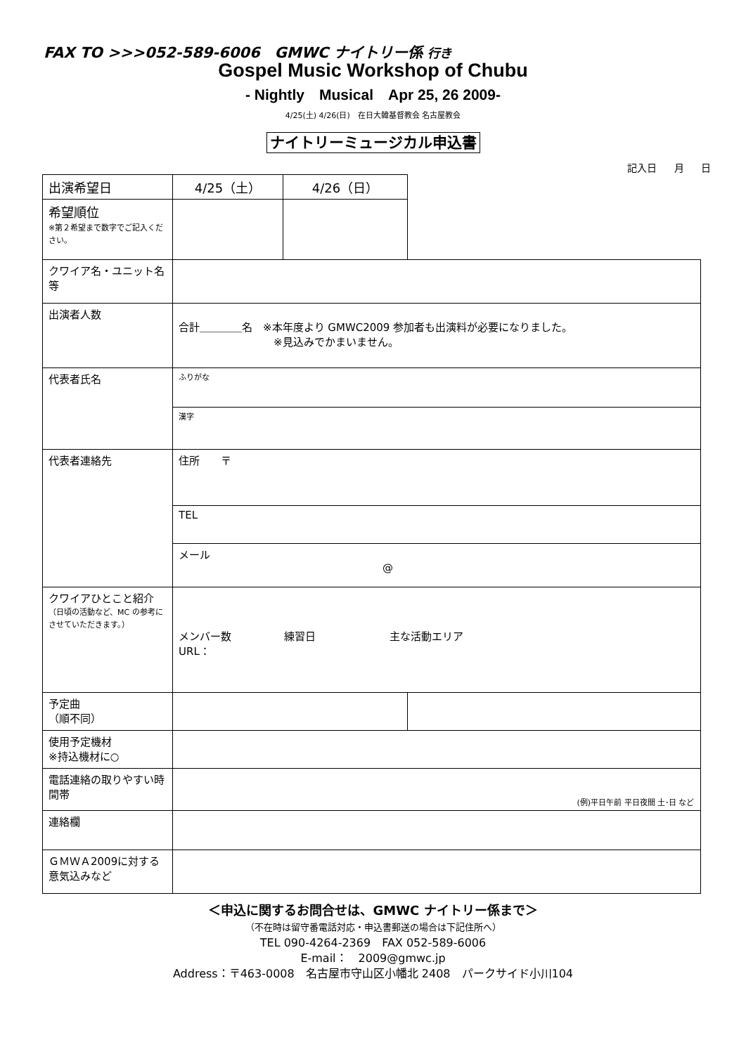FAX TO >>>052-589-6006　GMWC ナイトリー係 行き
Gospel Music Workshop of Chubu
- Nightly　Musical　Apr 25, 26 2009-
4/25(土) 4/26(日)　在日大韓基督教会 名古屋教会
ナイトリーミュージカル申込書
記入日 月 日
| 出演希望日 | 4/25（土） | 4/26（日） | |
| 希望順位 ※第２希望まで数字でご記入ください。 | | | |
| クワイア名・ユニット名等 | | | |
| 出演者人数 | 合計＿＿＿＿名 ※本年度より GMWC2009 参加者も出演料が必要になりました。 ※見込みでかまいません。 | | |
| 代表者氏名 | ふりがな | | |
| | 漢字 | | |
| 代表者連絡先 | 住所 〒 | | |
| | TEL | | |
| | メール @ | | |
| クワイアひとこと紹介 （日頃の活動など、MC の参考にさせていただきます。） | メンバー数 練習日 主な活動エリア URL： | | |
| 予定曲 （順不同） | | | |
| 使用予定機材 ※持込機材に○ | | | |
| 電話連絡の取りやすい時間帯 | (例)平日午前 平日夜間 土･日 など | | |
| 連絡欄 | | | |
| ＧＭＷＡ2009に対する意気込みなど | | | |
＜申込に関するお問合せは、GMWC ナイトリー係まで＞
（不在時は留守番電話対応・申込書郵送の場合は下記住所へ）
TEL 090-4264-2369　FAX 052-589-6006
E-mail：　2009@gmwc.jp
Address：〒463-0008　名古屋市守山区小幡北 2408　パークサイド小川104